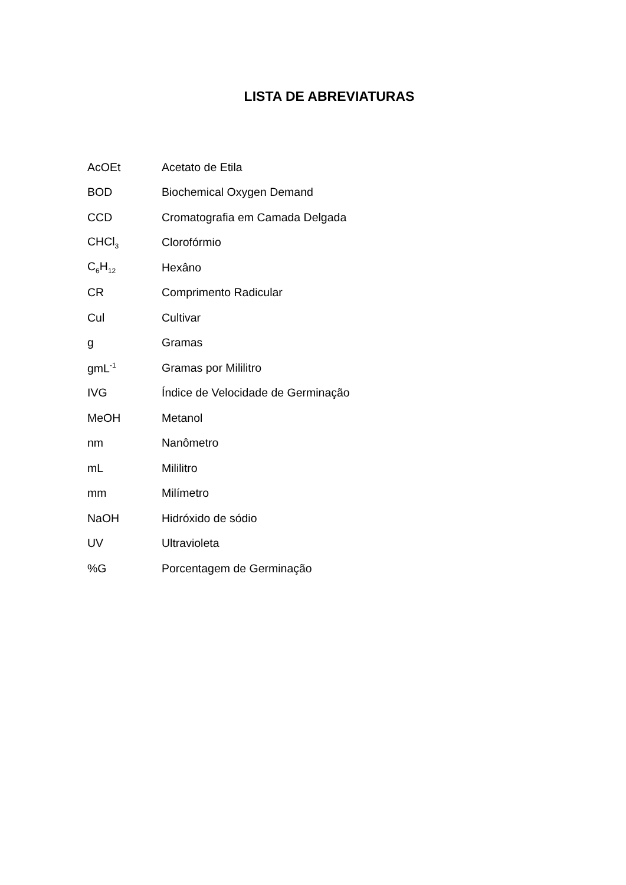LISTA DE ABREVIATURAS
| AcOEt | Acetato de Etila |
| BOD | Biochemical Oxygen Demand |
| CCD | Cromatografia em Camada Delgada |
| CHCl<sub>3</sub> | Clorofórmio |
| C<sub>6</sub>H<sub>12</sub> | Hexâno |
| CR | Comprimento Radicular |
| Cul | Cultivar |
| g | Gramas |
| gmL<sup>-1</sup> | Gramas por Mililitro |
| IVG | Índice de Velocidade de Germinação |
| MeOH | Metanol |
| nm | Nanômetro |
| mL | Mililitro |
| mm | Milímetro |
| NaOH | Hidróxido de sódio |
| UV | Ultravioleta |
| %G | Porcentagem de Germinação |